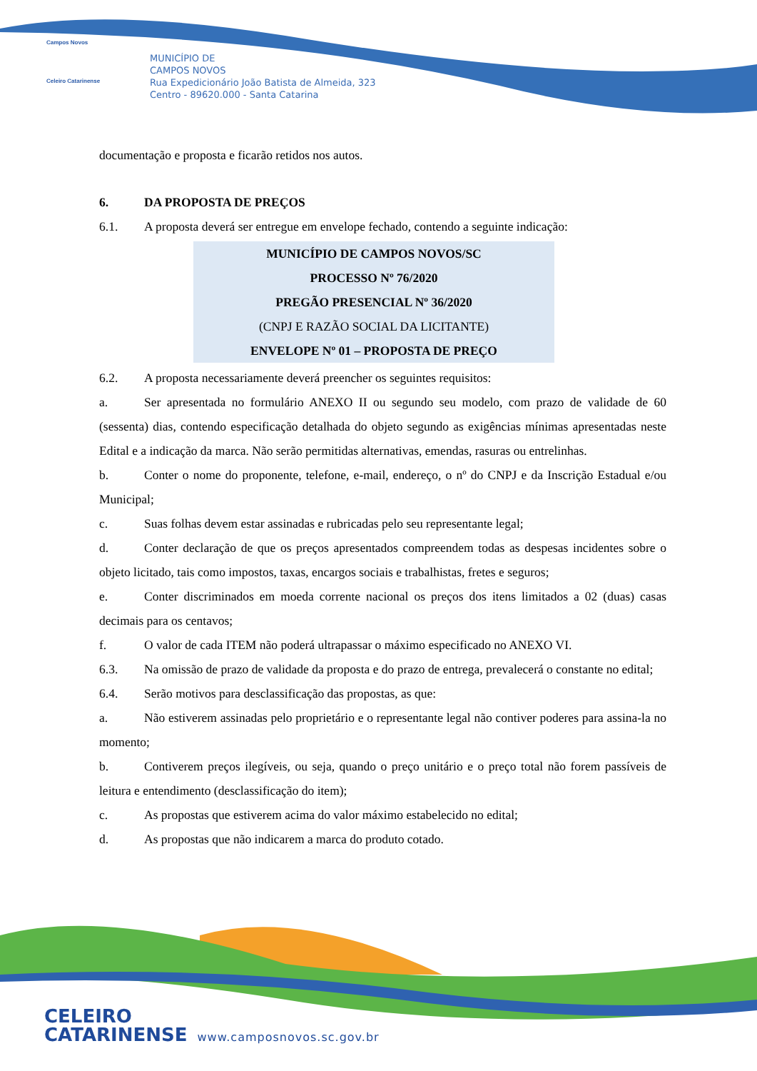Campos Novos
Celeiro Catarinense
MUNICÍPIO DE
CAMPOS NOVOS
Rua Expedicionário João Batista de Almeida, 323
Centro - 89620.000 - Santa Catarina
documentação e proposta e ficarão retidos nos autos.
6. DA PROPOSTA DE PREÇOS
6.1. A proposta deverá ser entregue em envelope fechado, contendo a seguinte indicação:
MUNICÍPIO DE CAMPOS NOVOS/SC
PROCESSO Nº 76/2020
PREGÃO PRESENCIAL Nº 36/2020
(CNPJ E RAZÃO SOCIAL DA LICITANTE)
ENVELOPE Nº 01 – PROPOSTA DE PREÇO
6.2. A proposta necessariamente deverá preencher os seguintes requisitos:
a. Ser apresentada no formulário ANEXO II ou segundo seu modelo, com prazo de validade de 60 (sessenta) dias, contendo especificação detalhada do objeto segundo as exigências mínimas apresentadas neste Edital e a indicação da marca. Não serão permitidas alternativas, emendas, rasuras ou entrelinhas.
b. Conter o nome do proponente, telefone, e-mail, endereço, o nº do CNPJ e da Inscrição Estadual e/ou Municipal;
c. Suas folhas devem estar assinadas e rubricadas pelo seu representante legal;
d. Conter declaração de que os preços apresentados compreendem todas as despesas incidentes sobre o objeto licitado, tais como impostos, taxas, encargos sociais e trabalhistas, fretes e seguros;
e. Conter discriminados em moeda corrente nacional os preços dos itens limitados a 02 (duas) casas decimais para os centavos;
f. O valor de cada ITEM não poderá ultrapassar o máximo especificado no ANEXO VI.
6.3. Na omissão de prazo de validade da proposta e do prazo de entrega, prevalecerá o constante no edital;
6.4. Serão motivos para desclassificação das propostas, as que:
a. Não estiverem assinadas pelo proprietário e o representante legal não contiver poderes para assina-la no momento;
b. Contiverem preços ilegíveis, ou seja, quando o preço unitário e o preço total não forem passíveis de leitura e entendimento (desclassificação do item);
c. As propostas que estiverem acima do valor máximo estabelecido no edital;
d. As propostas que não indicarem a marca do produto cotado.
CELEIRO
CATARINENSE
www.camposnovos.sc.gov.br